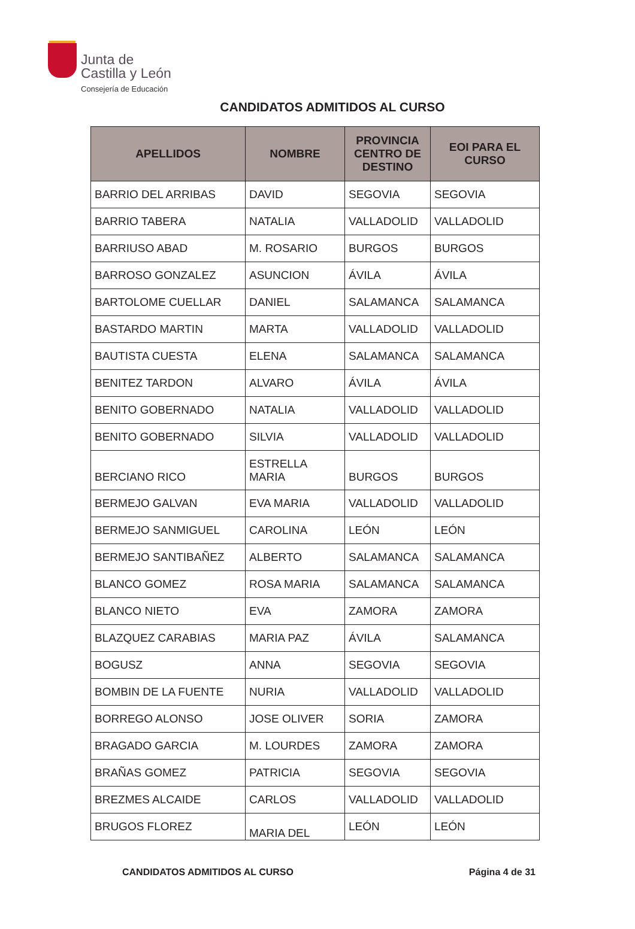Junta de
Castilla y León
Consejería de Educación
CANDIDATOS ADMITIDOS AL CURSO
| APELLIDOS | NOMBRE | PROVINCIA CENTRO DE DESTINO | EOI PARA EL CURSO |
| --- | --- | --- | --- |
| BARRIO DEL ARRIBAS | DAVID | SEGOVIA | SEGOVIA |
| BARRIO TABERA | NATALIA | VALLADOLID | VALLADOLID |
| BARRIUSO ABAD | M. ROSARIO | BURGOS | BURGOS |
| BARROSO GONZALEZ | ASUNCION | ÁVILA | ÁVILA |
| BARTOLOME CUELLAR | DANIEL | SALAMANCA | SALAMANCA |
| BASTARDO MARTIN | MARTA | VALLADOLID | VALLADOLID |
| BAUTISTA CUESTA | ELENA | SALAMANCA | SALAMANCA |
| BENITEZ TARDON | ALVARO | ÁVILA | ÁVILA |
| BENITO GOBERNADO | NATALIA | VALLADOLID | VALLADOLID |
| BENITO GOBERNADO | SILVIA | VALLADOLID | VALLADOLID |
| BERCIANO RICO | ESTRELLA MARIA | BURGOS | BURGOS |
| BERMEJO GALVAN | EVA MARIA | VALLADOLID | VALLADOLID |
| BERMEJO SANMIGUEL | CAROLINA | LEÓN | LEÓN |
| BERMEJO SANTIBAÑEZ | ALBERTO | SALAMANCA | SALAMANCA |
| BLANCO GOMEZ | ROSA MARIA | SALAMANCA | SALAMANCA |
| BLANCO NIETO | EVA | ZAMORA | ZAMORA |
| BLAZQUEZ CARABIAS | MARIA PAZ | ÁVILA | SALAMANCA |
| BOGUSZ | ANNA | SEGOVIA | SEGOVIA |
| BOMBIN DE LA FUENTE | NURIA | VALLADOLID | VALLADOLID |
| BORREGO ALONSO | JOSE OLIVER | SORIA | ZAMORA |
| BRAGADO GARCIA | M. LOURDES | ZAMORA | ZAMORA |
| BRAÑAS GOMEZ | PATRICIA | SEGOVIA | SEGOVIA |
| BREZMES ALCAIDE | CARLOS | VALLADOLID | VALLADOLID |
| BRUGOS FLOREZ | MARIA DEL | LEÓN | LEÓN |
CANDIDATOS ADMITIDOS AL CURSO Página 4 de 31